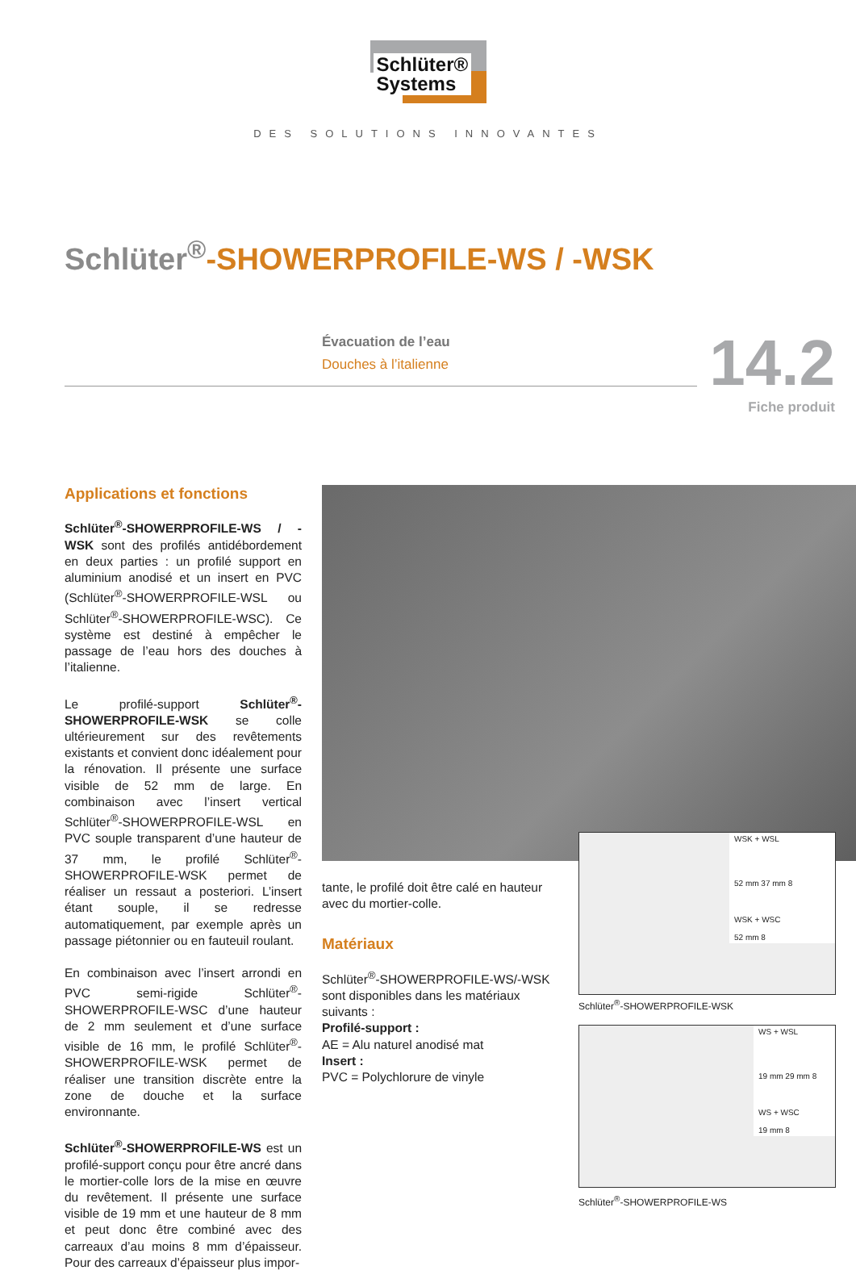Schlüter®
Systems
DES SOLUTIONS INNOVANTES
Schlüter<sup>®</sup>-SHOWERPROFILE-WS / -WSK
Évacuation de l’eau
Douches à l’italienne
14.2
Fiche produit
Applications et fonctions
Schlüter<sup>®</sup>-SHOWERPROFILE-WS / -WSK sont des profilés antidébordement en deux parties : un profilé support en aluminium anodisé et un insert en PVC (Schlüter<sup>®</sup>-SHOWERPROFILE-WSL ou Schlüter<sup>®</sup>-SHOWERPROFILE-WSC). Ce système est destiné à empêcher le passage de l’eau hors des douches à l’italienne.
Le profilé-support Schlüter<sup>®</sup>-SHOWERPROFILE-WSK se colle ultérieurement sur des revêtements existants et convient donc idéalement pour la rénovation. Il présente une surface visible de 52 mm de large. En combinaison avec l’insert vertical Schlüter<sup>®</sup>-SHOWERPROFILE-WSL en PVC souple transparent d’une hauteur de 37 mm, le profilé Schlüter<sup>®</sup>-SHOWERPROFILE-WSK permet de réaliser un ressaut a posteriori. L’insert étant souple, il se redresse automatiquement, par exemple après un passage piétonnier ou en fauteuil roulant.
En combinaison avec l’insert arrondi en PVC semi-rigide Schlüter<sup>®</sup>-SHOWERPROFILE-WSC d’une hauteur de 2 mm seulement et d’une surface visible de 16 mm, le profilé Schlüter<sup>®</sup>-SHOWERPROFILE-WSK permet de réaliser une transition discrète entre la zone de douche et la surface environnante.
Schlüter<sup>®</sup>-SHOWERPROFILE-WS est un profilé-support conçu pour être ancré dans le mortier-colle lors de la mise en œuvre du revêtement. Il présente une surface visible de 19 mm et une hauteur de 8 mm et peut donc être combiné avec des carreaux d’au moins 8 mm d’épaisseur. Pour des carreaux d’épaisseur plus impor-
tante, le profilé doit être calé en hauteur avec du mortier-colle.
Matériaux
Schlüter<sup>®</sup>-SHOWERPROFILE-WS/-WSK sont disponibles dans les matériaux suivants :
Profilé-support :
AE = Alu naturel anodisé mat
Insert :
PVC = Polychlorure de vinyle
WSK + WSL
52 mm 37 mm 8
WSK + WSC
52 mm 8
Schlüter<sup>®</sup>-SHOWERPROFILE-WSK
WS + WSL
19 mm 29 mm 8
WS + WSC
19 mm 8
Schlüter<sup>®</sup>-SHOWERPROFILE-WS